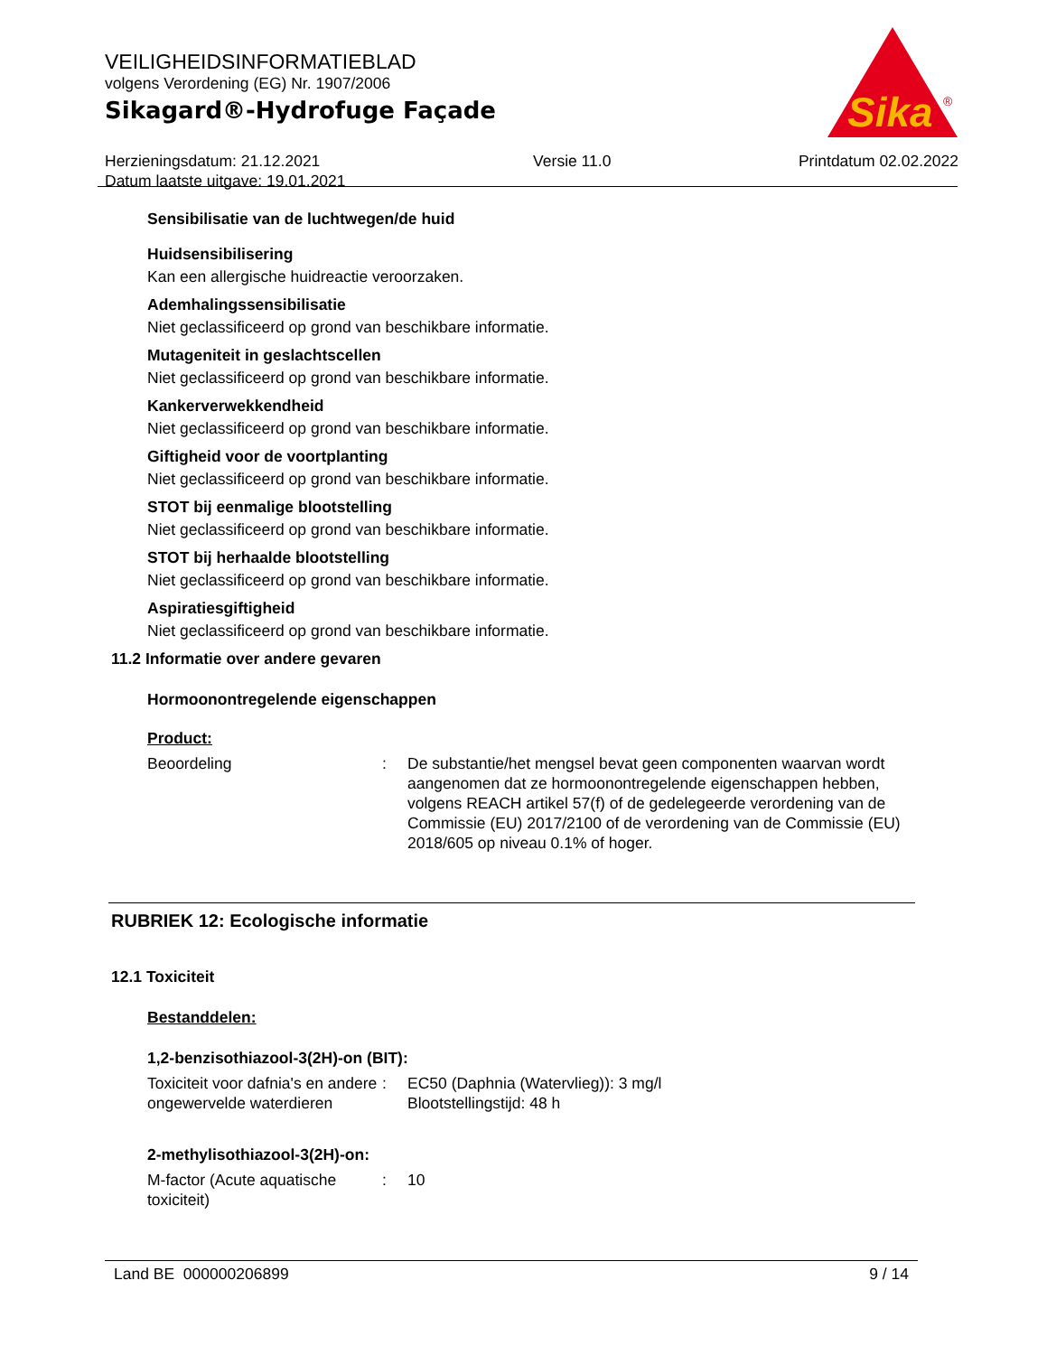VEILIGHEIDSINFORMATIEBLAD
volgens Verordening (EG) Nr. 1907/2006
Sikagard®-Hydrofuge Façade
Sika
®
Herzieningsdatum: 21.12.2021
Datum laatste uitgave: 19.01.2021
Versie 11.0 Printdatum 02.02.2022
Sensibilisatie van de luchtwegen/de huid
Huidsensibilisering
Kan een allergische huidreactie veroorzaken.
Ademhalingssensibilisatie
Niet geclassificeerd op grond van beschikbare informatie.
Mutageniteit in geslachtscellen
Niet geclassificeerd op grond van beschikbare informatie.
Kankerverwekkendheid
Niet geclassificeerd op grond van beschikbare informatie.
Giftigheid voor de voortplanting
Niet geclassificeerd op grond van beschikbare informatie.
STOT bij eenmalige blootstelling
Niet geclassificeerd op grond van beschikbare informatie.
STOT bij herhaalde blootstelling
Niet geclassificeerd op grond van beschikbare informatie.
Aspiratiesgiftigheid
Niet geclassificeerd op grond van beschikbare informatie.
11.2 Informatie over andere gevaren
Hormoonontregelende eigenschappen
Product:
Beoordeling : De substantie/het mengsel bevat geen componenten waarvan wordt aangenomen dat ze hormoonontregelende eigenschappen hebben, volgens REACH artikel 57(f) of de gedelegeerde verordening van de Commissie (EU) 2017/2100 of de verordening van de Commissie (EU) 2018/605 op niveau 0.1% of hoger.
RUBRIEK 12: Ecologische informatie
12.1 Toxiciteit
Bestanddelen:
1,2-benzisothiazool-3(2H)-on (BIT):
Toxiciteit voor dafnia's en andere ongewervelde waterdieren
: EC50 (Daphnia (Watervlieg)): 3 mg/l
Blootstellingstijd: 48 h
2-methylisothiazool-3(2H)-on:
M-factor (Acute aquatische toxiciteit)
: 10
Land BE 000000206899 9 / 14